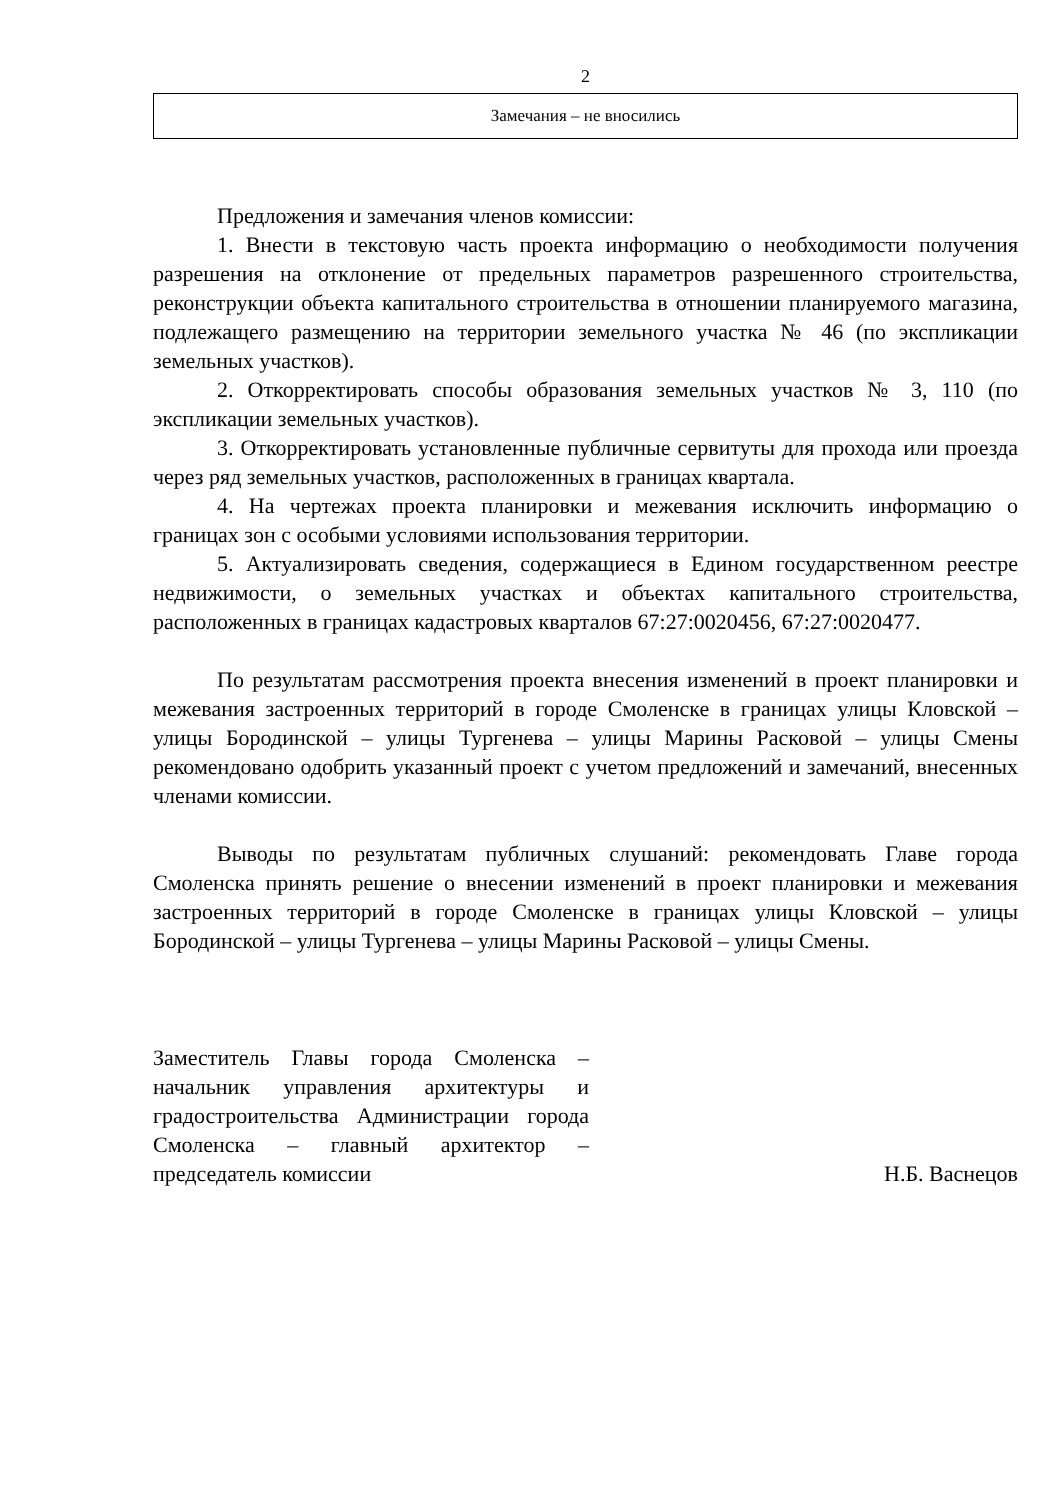2
| Замечания – не вносились |
Предложения и замечания членов комиссии:
1. Внести в текстовую часть проекта информацию о необходимости получения разрешения на отклонение от предельных параметров разрешенного строительства, реконструкции объекта капитального строительства в отношении планируемого магазина, подлежащего размещению на территории земельного участка № 46 (по экспликации земельных участков).
2. Откорректировать способы образования земельных участков № 3, 110 (по экспликации земельных участков).
3. Откорректировать установленные публичные сервитуты для прохода или проезда через ряд земельных участков, расположенных в границах квартала.
4. На чертежах проекта планировки и межевания исключить информацию о границах зон с особыми условиями использования территории.
5. Актуализировать сведения, содержащиеся в Едином государственном реестре недвижимости, о земельных участках и объектах капитального строительства, расположенных в границах кадастровых кварталов 67:27:0020456, 67:27:0020477.
По результатам рассмотрения проекта внесения изменений в проект планировки и межевания застроенных территорий в городе Смоленске в границах улицы Кловской – улицы Бородинской – улицы Тургенева – улицы Марины Расковой – улицы Смены рекомендовано одобрить указанный проект с учетом предложений и замечаний, внесенных членами комиссии.
Выводы по результатам публичных слушаний: рекомендовать Главе города Смоленска принять решение о внесении изменений в проект планировки и межевания застроенных территорий в городе Смоленске в границах улицы Кловской – улицы Бородинской – улицы Тургенева – улицы Марины Расковой – улицы Смены.
Заместитель Главы города Смоленска – начальник управления архитектуры и градостроительства Администрации города Смоленска – главный архитектор – председатель комиссии
Н.Б. Васнецов